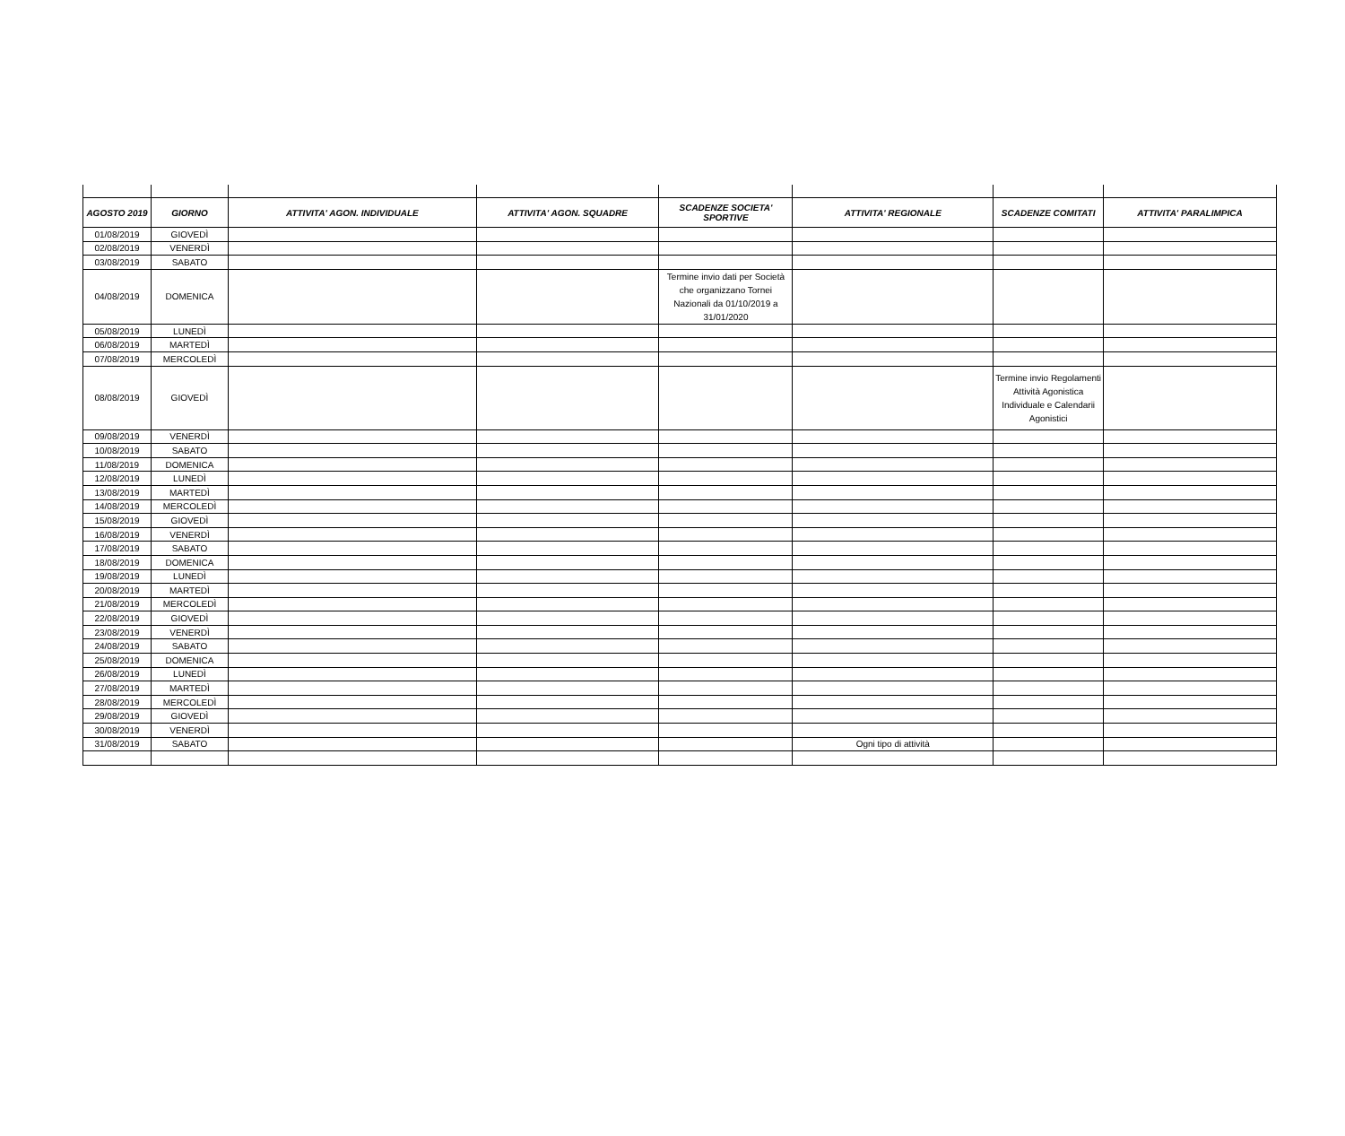| AGOSTO 2019 | GIORNO | ATTIVITA' AGON. INDIVIDUALE | ATTIVITA' AGON. SQUADRE | SCADENZE SOCIETA' SPORTIVE | ATTIVITA' REGIONALE | SCADENZE COMITATI | ATTIVITA' PARALIMPICA |
| --- | --- | --- | --- | --- | --- | --- | --- |
| 01/08/2019 | GIOVEDÌ | | | | | | |
| 02/08/2019 | VENERDÌ | | | | | | |
| 03/08/2019 | SABATO | | | | | | |
| 04/08/2019 | DOMENICA | | | Termine invio dati per Società che organizzano Tornei Nazionali da 01/10/2019 a 31/01/2020 | | | |
| 05/08/2019 | LUNEDÌ | | | | | | |
| 06/08/2019 | MARTEDÌ | | | | | | |
| 07/08/2019 | MERCOLEDÌ | | | | | | |
| 08/08/2019 | GIOVEDÌ | | | | | Termine invio Regolamenti Attività Agonistica Individuale e Calendarii Agonistici | |
| 09/08/2019 | VENERDÌ | | | | | | |
| 10/08/2019 | SABATO | | | | | | |
| 11/08/2019 | DOMENICA | | | | | | |
| 12/08/2019 | LUNEDÌ | | | | | | |
| 13/08/2019 | MARTEDÌ | | | | | | |
| 14/08/2019 | MERCOLEDÌ | | | | | | |
| 15/08/2019 | GIOVEDÌ | | | | | | |
| 16/08/2019 | VENERDÌ | | | | | | |
| 17/08/2019 | SABATO | | | | | | |
| 18/08/2019 | DOMENICA | | | | | | |
| 19/08/2019 | LUNEDÌ | | | | | | |
| 20/08/2019 | MARTEDÌ | | | | | | |
| 21/08/2019 | MERCOLEDÌ | | | | | | |
| 22/08/2019 | GIOVEDÌ | | | | | | |
| 23/08/2019 | VENERDÌ | | | | | | |
| 24/08/2019 | SABATO | | | | | | |
| 25/08/2019 | DOMENICA | | | | | | |
| 26/08/2019 | LUNEDÌ | | | | | | |
| 27/08/2019 | MARTEDÌ | | | | | | |
| 28/08/2019 | MERCOLEDÌ | | | | | | |
| 29/08/2019 | GIOVEDÌ | | | | | | |
| 30/08/2019 | VENERDÌ | | | | | | |
| 31/08/2019 | SABATO | | | | Ogni tipo di attività | | |